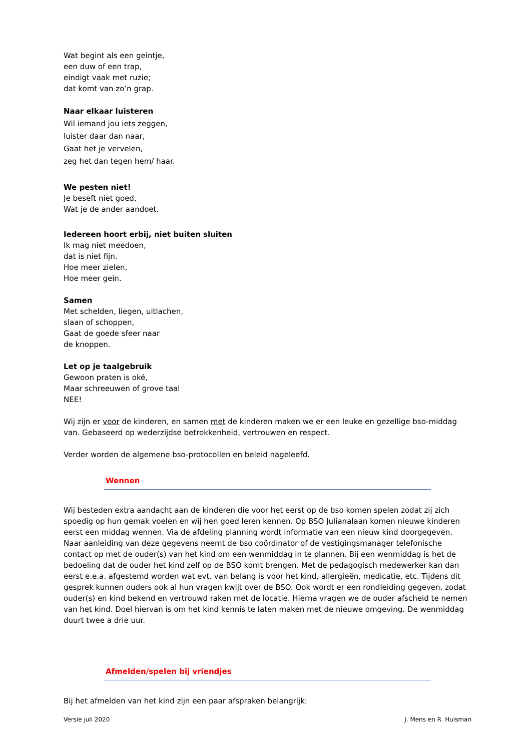Wat begint als een geintje,
een duw of een trap,
eindigt vaak met ruzie;
dat komt van zo’n grap.
Naar elkaar luisteren
Wil iemand jou iets zeggen,
luister daar dan naar,
Gaat het je vervelen,
zeg het dan tegen hem/ haar.
We pesten niet!
Je beseft niet goed,
Wat je de ander aandoet.
Iedereen hoort erbij, niet buiten sluiten
Ik mag niet meedoen,
dat is niet fijn.
Hoe meer zielen,
Hoe meer gein.
Samen
Met schelden, liegen, uitlachen,
slaan of schoppen,
Gaat de goede sfeer naar
de knoppen.
Let op je taalgebruik
Gewoon praten is oké,
Maar schreeuwen of grove taal
NEE!
Wij zijn er voor de kinderen, en samen met de kinderen maken we er een leuke en gezellige bso-middag van. Gebaseerd op wederzijdse betrokkenheid, vertrouwen en respect.
Verder worden de algemene bso-protocollen en beleid nageleefd.
Wennen
Wij besteden extra aandacht aan de kinderen die voor het eerst op de bso komen spelen zodat zij zich spoedig op hun gemak voelen en wij hen goed leren kennen. Op BSO Julianalaan komen nieuwe kinderen eerst een middag wennen. Via de afdeling planning wordt informatie van een nieuw kind doorgegeven. Naar aanleiding van deze gegevens neemt de bso coördinator of de vestigingsmanager telefonische contact op met de ouder(s) van het kind om een wenmiddag in te plannen. Bij een wenmiddag is het de bedoeling dat de ouder het kind zelf op de BSO komt brengen. Met de pedagogisch medewerker kan dan eerst e.e.a. afgestemd worden wat evt. van belang is voor het kind, allergieën, medicatie, etc. Tijdens dit gesprek kunnen ouders ook al hun vragen kwijt over de BSO. Ook wordt er een rondleiding gegeven, zodat ouder(s) en kind bekend en vertrouwd raken met de locatie. Hierna vragen we de ouder afscheid te nemen van het kind. Doel hiervan is om het kind kennis te laten maken met de nieuwe omgeving. De wenmiddag duurt twee a drie uur.
Afmelden/spelen bij vriendjes
Bij het afmelden van het kind zijn een paar afspraken belangrijk:
Versie juli 2020 J. Mens en R. Huisman